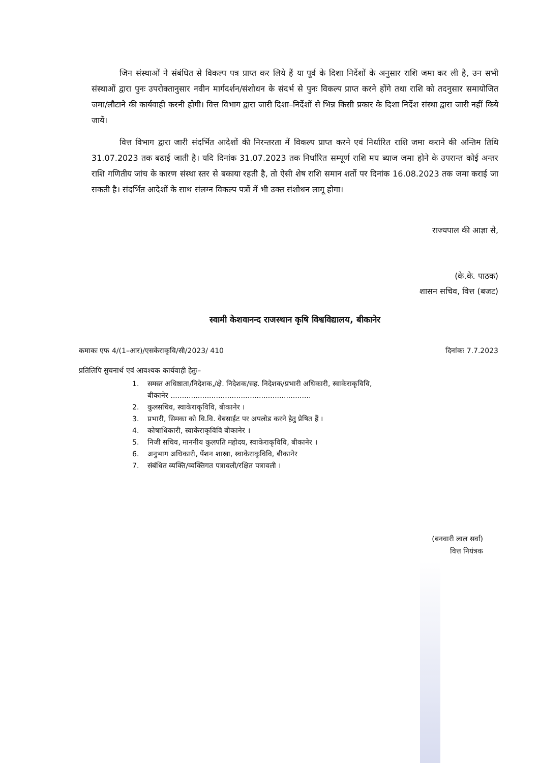जिन संस्थाओं ने संबंधित से विकल्प पत्र प्राप्त कर लिये हैं या पूर्व के दिशा निर्देशों के अनुसार राशि जमा कर ली है, उन सभी संस्थाओं द्वारा पुनः उपरोक्तानुसार नवीन मार्गदर्शन/संशोधन के संदर्भ से पुनः विकल्प प्राप्त करने होंगे तथा राशि को तदनुसार समायोजित जमा/लौटाने की कार्यवाही करनी होगी। वित्त विभाग द्वारा जारी दिशा–निर्देशों से भिन्न किसी प्रकार के दिशा निर्देश संस्था द्वारा जारी नहीं किये जायें।
वित्त विभाग द्वारा जारी संदर्भित आदेशों की निरन्तरता में विकल्प प्राप्त करने एवं निर्धारित राशि जमा कराने की अन्तिम तिथि 31.07.2023 तक बढाई जाती है। यदि दिनांक 31.07.2023 तक निर्धारित सम्पूर्ण राशि मय ब्याज जमा होने के उपरान्त कोई अन्तर राशि गणितीय जांच के कारण संस्था स्तर से बकाया रहती है, तो ऐसी शेष राशि समान शर्तो पर दिनांक 16.08.2023 तक जमा कराई जा सकती है। संदर्भित आदेशों के साथ संलग्न विकल्प पत्रों में भी उक्त संशोधन लागू होगा।
राज्यपाल की आज्ञा से,
(के.के. पाठक)
शासन सचिव, वित्त (बजट)
स्वामी केशवानन्द राजस्थान कृषि विश्वविद्यालय, बीकानेर
कमाकः एफ 4/(1–आर)/एसकेराकृवि/सी/2023/ 410 दिनांकः 7.7.2023
प्रतिलिपि सुचनार्थ एवं आवश्यक कार्यवाही हेतुः–
1. समस्त अधिष्ठाता/निदेशक,/क्षे. निदेशक/सह. निदेशक/प्रभारी अधिकारी, स्वाकेराकृविवि,
बीकानेर ..............................................................
2. कुलसचिव, स्वाकेराकृविवि, बीकानेर ।
3. प्रभारी, सिमका को वि.वि. वेबसाईट पर अपलोड करने हेतु प्रेषित हैं ।
4. कोषाधिकारी, स्वाकेराकृविवि बीकानेर ।
5. निजी सचिव, माननीय कुलपति महोदय, स्वाकेराकृविवि, बीकानेर ।
6. अनुभाग अधिकारी, पेंशन शाखा, स्वाकेराकृविवि, बीकानेर
7. संबंधित व्यक्ति/व्यक्तिगत पत्रावली/रक्षित पत्रावली ।
(बनवारी लाल सर्वा)
वित्त नियंत्रक